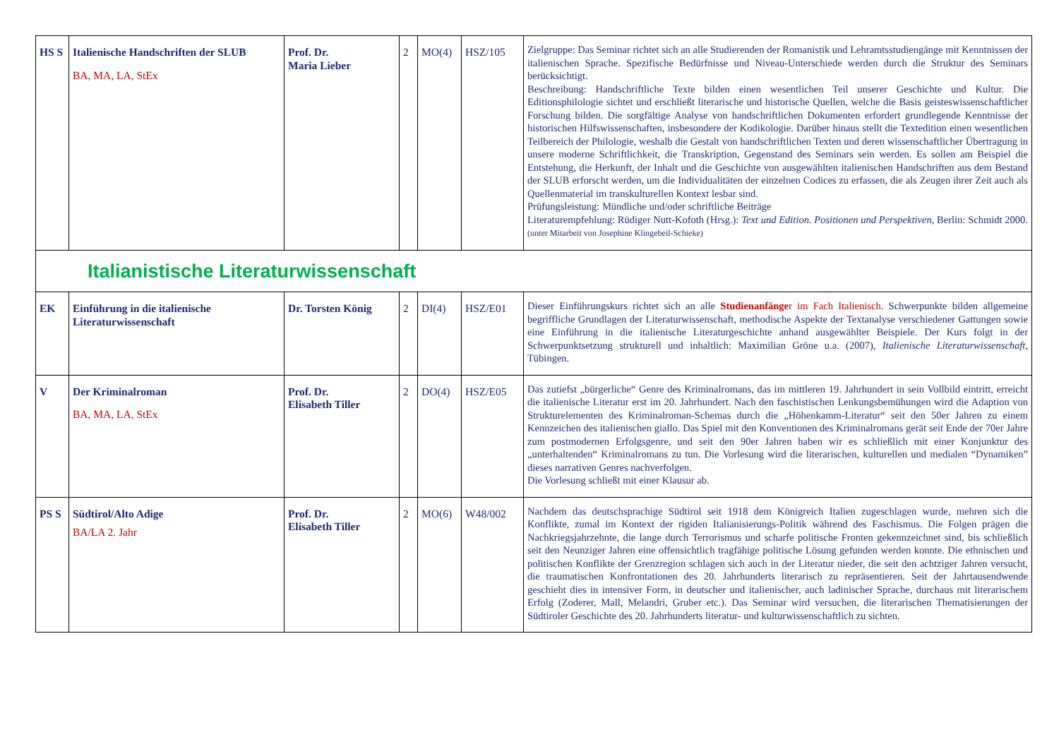| HS S | Italienische Handschriften der SLUB BA, MA, LA, StEx | Prof. Dr. Maria Lieber | 2 | MO(4) | HSZ/105 | Zielgruppe: Das Seminar richtet sich an alle Studierenden der Romanistik und Lehramtsstudiengänge mit Kenntnissen der italienischen Sprache. Spezifische Bedürfnisse und Niveau-Unterschiede werden durch die Struktur des Seminars berücksichtigt. Beschreibung: Handschriftliche Texte bilden einen wesentlichen Teil unserer Geschichte und Kultur. Die Editionsphilologie sichtet und erschließt literarische und historische Quellen, welche die Basis geisteswissenschaftlicher Forschung bilden. Die sorgfältige Analyse von handschriftlichen Dokumenten erfordert grundlegende Kenntnisse der historischen Hilfswissenschaften, insbesondere der Kodikologie. Darüber hinaus stellt die Textedition einen wesentlichen Teilbereich der Philologie, weshalb die Gestalt von handschriftlichen Texten und deren wissenschaftlicher Übertragung in unsere moderne Schriftlichkeit, die Transkription, Gegenstand des Seminars sein werden. Es sollen am Beispiel die Entstehung, die Herkunft, der Inhalt und die Geschichte von ausgewählten italienischen Handschriften aus dem Bestand der SLUB erforscht werden, um die Individualitäten der einzelnen Codices zu erfassen, die als Zeugen ihrer Zeit auch als Quellenmaterial im transkulturellen Kontext lesbar sind. Prüfungsleistung: Mündliche und/oder schriftliche Beiträge Literaturempfehlung: Rüdiger Nutt-Kofoth (Hrsg.): Text und Edition. Positionen und Perspektiven , Berlin: Schmidt 2000. (unter Mitarbeit von Josephine Klingebeil-Schieke) |
| Italianistische Literaturwissenschaft | | | | | | |
| EK | Einführung in die italienische Literaturwissenschaft | Dr. Torsten König | 2 | DI(4) | HSZ/E01 | Dieser Einführungskurs richtet sich an alle Studienanfänge r im Fach Italienisch . Schwerpunkte bilden allgemeine begriffliche Grundlagen der Literaturwissenschaft, methodische Aspekte der Textanalyse verschiedener Gattungen sowie eine Einführung in die italienische Literaturgeschichte anhand ausgewählter Beispiele. Der Kurs folgt in der Schwerpunktsetzung strukturell und inhaltlich: Maximilian Gröne u.a. (2007), Italienische Literaturwissenschaft , Tübingen. |
| V | Der Kriminalroman BA, MA, LA, StEx | Prof. Dr. Elisabeth Tiller | 2 | DO(4) | HSZ/E05 | Das zutiefst „bürgerliche“ Genre des Kriminalromans, das im mittleren 19. Jahrhundert in sein Vollbild eintritt, erreicht die italienische Literatur erst im 20. Jahrhundert. Nach den faschistischen Lenkungsbemühungen wird die Adaption von Strukturelementen des Kriminalroman-Schemas durch die „Höhenkamm-Literatur“ seit den 50er Jahren zu einem Kennzeichen des italienischen giallo. Das Spiel mit den Konventionen des Kriminalromans gerät seit Ende der 70er Jahre zum postmodernen Erfolgsgenre, und seit den 90er Jahren haben wir es schließlich mit einer Konjunktur des „unterhaltenden“ Kriminalromans zu tun. Die Vorlesung wird die literarischen, kulturellen und medialen “Dynamiken” dieses narrativen Genres nachverfolgen. Die Vorlesung schließt mit einer Klausur ab. |
| PS S | Südtirol/Alto Adige BA/LA 2. Jahr | Prof. Dr. Elisabeth Tiller | 2 | MO(6) | W48/002 | Nachdem das deutschsprachige Südtirol seit 1918 dem Königreich Italien zugeschlagen wurde, mehren sich die Konflikte, zumal im Kontext der rigiden Italianisierungs-Politik während des Faschismus. Die Folgen prägen die Nachkriegsjahrzehnte, die lange durch Terrorismus und scharfe politische Fronten gekennzeichnet sind, bis schließlich seit den Neunziger Jahren eine offensichtlich tragfähige politische Lösung gefunden werden konnte. Die ethnischen und politischen Konflikte der Grenzregion schlagen sich auch in der Literatur nieder, die seit den achtziger Jahren versucht, die traumatischen Konfrontationen des 20. Jahrhunderts literarisch zu repräsentieren. Seit der Jahrtausendwende geschieht dies in intensiver Form, in deutscher und italienischer, auch ladinischer Sprache, durchaus mit literarischem Erfolg (Zoderer, Mall, Melandri, Gruber etc.). Das Seminar wird versuchen, die literarischen Thematisierungen der Südtiroler Geschichte des 20. Jahrhunderts literatur- und kulturwissenschaftlich zu sichten. |